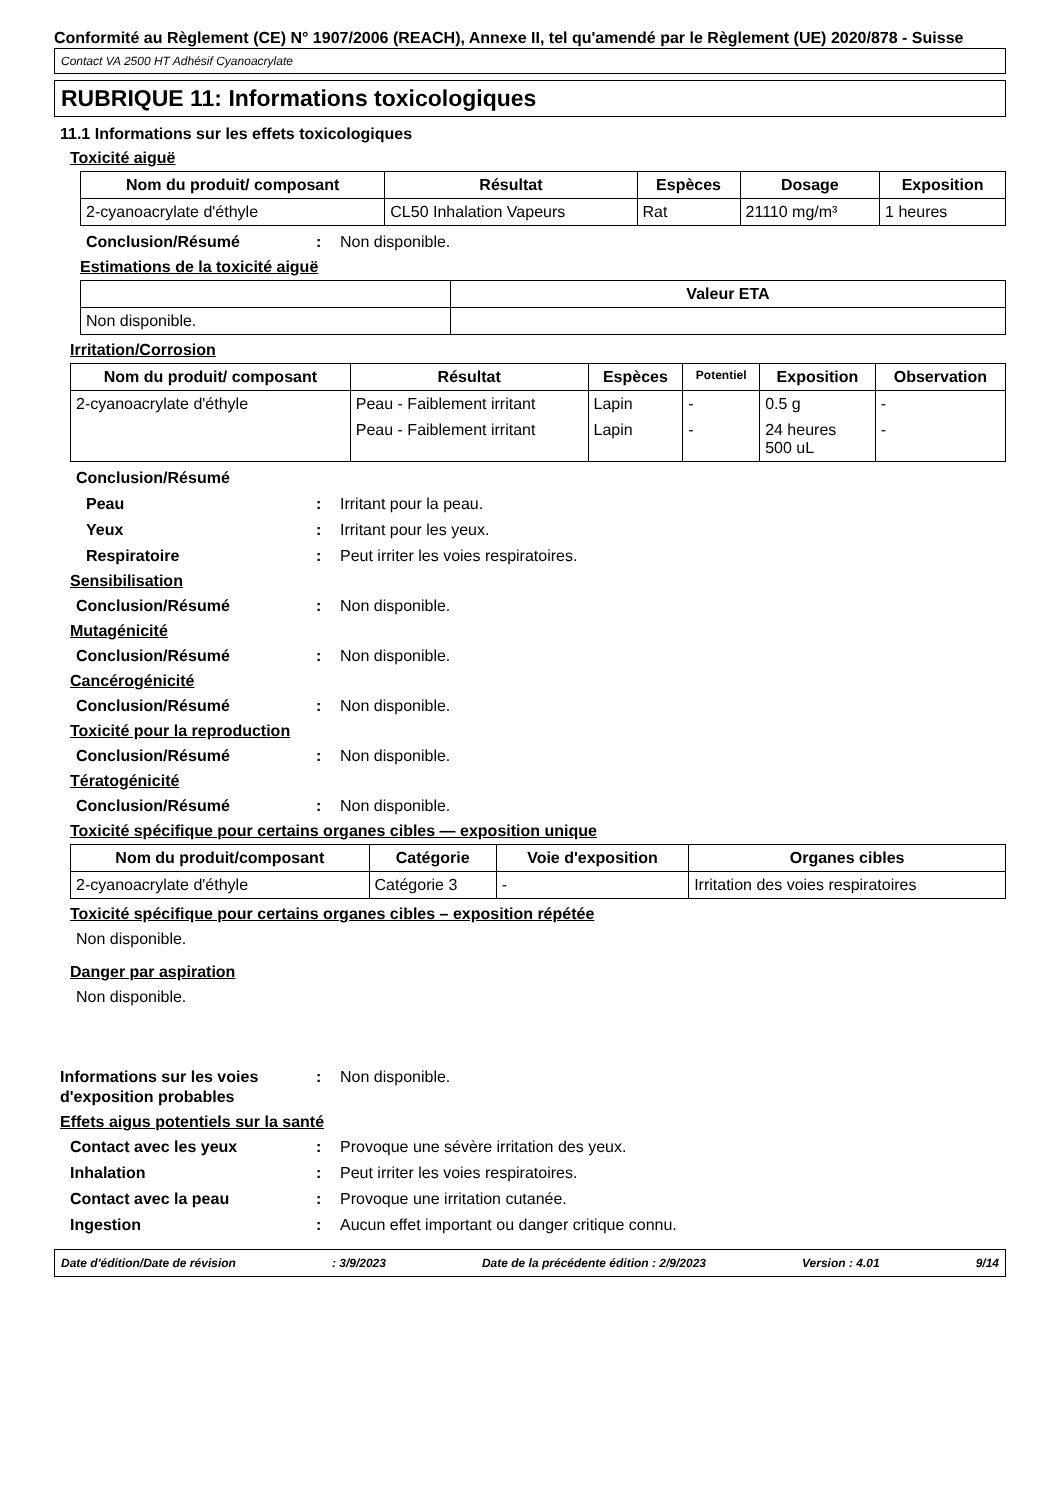Conformité au Règlement (CE) N° 1907/2006 (REACH), Annexe II, tel qu'amendé par le Règlement (UE) 2020/878 - Suisse
Contact VA 2500 HT Adhésif Cyanoacrylate
RUBRIQUE 11: Informations toxicologiques
11.1 Informations sur les effets toxicologiques
Toxicité aiguë
| Nom du produit/ composant | Résultat | Espèces | Dosage | Exposition |
| --- | --- | --- | --- | --- |
| 2-cyanoacrylate d'éthyle | CL50 Inhalation Vapeurs | Rat | 21110 mg/m³ | 1 heures |
Conclusion/Résumé: Non disponible.
Estimations de la toxicité aiguë
| | Valeur ETA |
| --- | --- |
| Non disponible. | |
Irritation/Corrosion
| Nom du produit/ composant | Résultat | Espèces | Potentiel | Exposition | Observation |
| --- | --- | --- | --- | --- | --- |
| 2-cyanoacrylate d'éthyle | Peau - Faiblement irritant | Lapin | - | 0.5 g | - |
| | Peau - Faiblement irritant | Lapin | - | 24 heures 500 uL | - |
Conclusion/Résumé
Peau: Irritant pour la peau.
Yeux: Irritant pour les yeux.
Respiratoire: Peut irriter les voies respiratoires.
Sensibilisation
Conclusion/Résumé: Non disponible.
Mutagénicité
Conclusion/Résumé: Non disponible.
Cancérogénicité
Conclusion/Résumé: Non disponible.
Toxicité pour la reproduction
Conclusion/Résumé: Non disponible.
Tératogénicité
Conclusion/Résumé: Non disponible.
Toxicité spécifique pour certains organes cibles — exposition unique
| Nom du produit/composant | Catégorie | Voie d'exposition | Organes cibles |
| --- | --- | --- | --- |
| 2-cyanoacrylate d'éthyle | Catégorie 3 | - | Irritation des voies respiratoires |
Toxicité spécifique pour certains organes cibles – exposition répétée
Non disponible.
Danger par aspiration
Non disponible.
Informations sur les voies d'exposition probables: Non disponible.
Effets aigus potentiels sur la santé
Contact avec les yeux: Provoque une sévère irritation des yeux.
Inhalation: Peut irriter les voies respiratoires.
Contact avec la peau: Provoque une irritation cutanée.
Ingestion: Aucun effet important ou danger critique connu.
Date d'édition/Date de révision: 3/9/2023 Date de la précédente édition : 2/9/2023 Version : 4.01 9/14